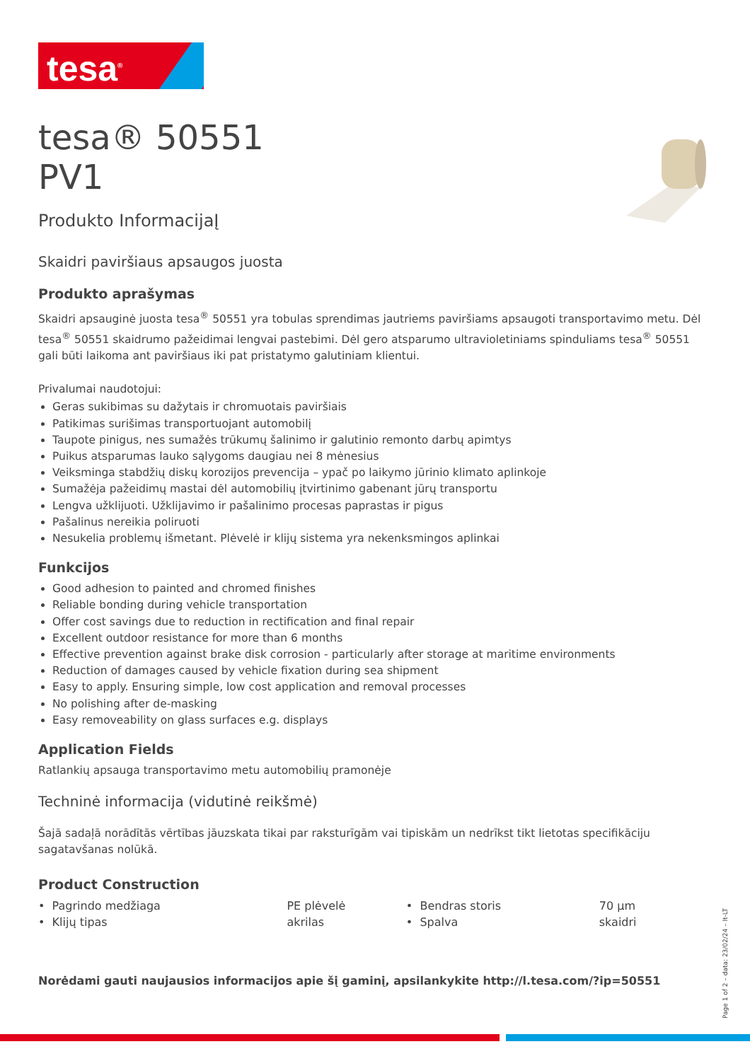tesa<sup>®</sup>
tesa® 50551
PV1
Produkto InformacijaĮ
Skaidri paviršiaus apsaugos juosta
Produkto aprašymas
Skaidri apsauginė juosta tesa<sup>®</sup> 50551 yra tobulas sprendimas jautriems paviršiams apsaugoti transportavimo metu. Dėl tesa<sup>®</sup> 50551 skaidrumo pažeidimai lengvai pastebimi. Dėl gero atsparumo ultravioletiniams spinduliams tesa<sup>®</sup> 50551 gali būti laikoma ant paviršiaus iki pat pristatymo galutiniam klientui.
Privalumai naudotojui:
Geras sukibimas su dažytais ir chromuotais paviršiais
Patikimas surišimas transportuojant automobilį
Taupote pinigus, nes sumažės trūkumų šalinimo ir galutinio remonto darbų apimtys
Puikus atsparumas lauko sąlygoms daugiau nei 8 mėnesius
Veiksminga stabdžių diskų korozijos prevencija – ypač po laikymo jūrinio klimato aplinkoje
Sumažėja pažeidimų mastai dėl automobilių įtvirtinimo gabenant jūrų transportu
Lengva užklijuoti. Užklijavimo ir pašalinimo procesas paprastas ir pigus
Pašalinus nereikia poliruoti
Nesukelia problemų išmetant. Plėvelė ir klijų sistema yra nekenksmingos aplinkai
Funkcijos
Good adhesion to painted and chromed finishes
Reliable bonding during vehicle transportation
Offer cost savings due to reduction in rectification and final repair
Excellent outdoor resistance for more than 6 months
Effective prevention against brake disk corrosion - particularly after storage at maritime environments
Reduction of damages caused by vehicle fixation during sea shipment
Easy to apply. Ensuring simple, low cost application and removal processes
No polishing after de-masking
Easy removeability on glass surfaces e.g. displays
Application Fields
Ratlankių apsauga transportavimo metu automobilių pramonėje
Techninė informacija (vidutinė reikšmė)
Šajā sadaļā norādītās vērtības jāuzskata tikai par raksturīgām vai tipiskām un nedrīkst tikt lietotas specifikāciju sagatavšanas nolūkā.
Product Construction
| • Pagrindo medžiaga | PE plėvelė | • Bendras storis | 70 µm |
| • Klijų tipas | akrilas | • Spalva | skaidri |
Norėdami gauti naujausios informacijos apie šį gaminį, apsilankykite http://l.tesa.com/?ip=50551
Page 1 of 2 – data: 23/02/24 – lt-LT